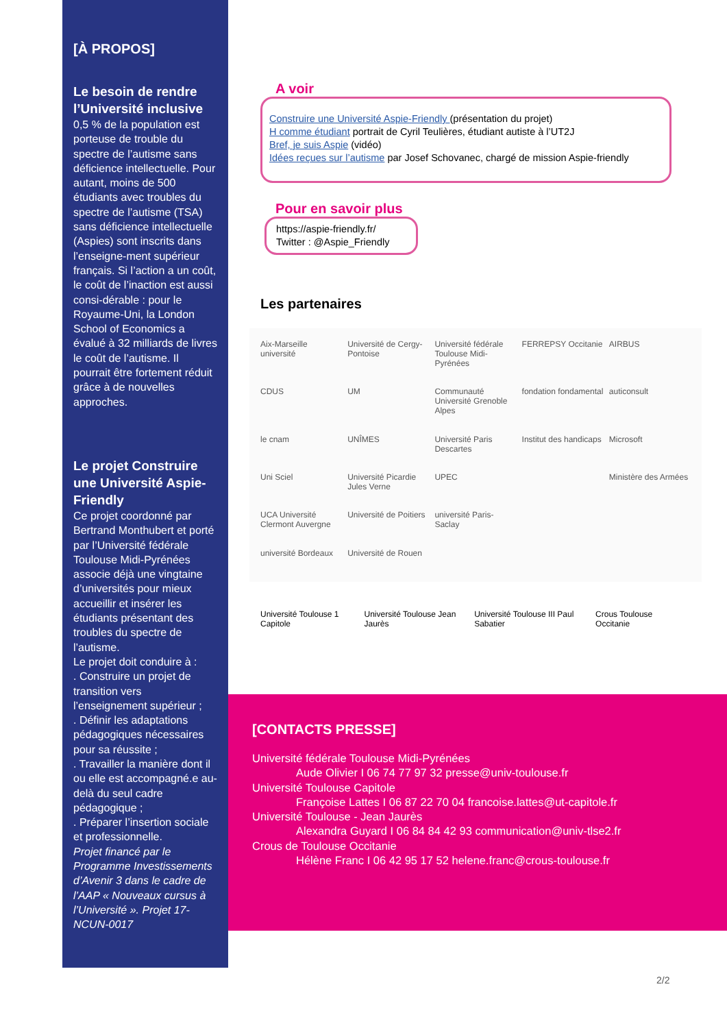[À PROPOS]
Le besoin de rendre l’Université inclusive
0,5 % de la population est porteuse de trouble du spectre de l’autisme sans déficience intellectuelle. Pour autant, moins de 500 étudiants avec troubles du spectre de l’autisme (TSA) sans déficience intellectuelle (Aspies) sont inscrits dans l’enseigne-ment supérieur français. Si l’action a un coût, le coût de l’inaction est aussi consi-dérable : pour le Royaume-Uni, la London School of Economics a évalué à 32 milliards de livres le coût de l’autisme. Il pourrait être fortement réduit grâce à de nouvelles approches.
Le projet Construire une Université Aspie-Friendly
Ce projet coordonné par Bertrand Monthubert et porté par l’Université fédérale Toulouse Midi-Pyrénées associe déjà une vingtaine d’universités pour mieux accueillir et insérer les étudiants présentant des troubles du spectre de l’autisme.
Le projet doit conduire à :
. Construire un projet de transition vers l’enseignement supérieur ;
. Définir les adaptations pédagogiques nécessaires pour sa réussite ;
. Travailler la manière dont il ou elle est accompagné.e au-delà du seul cadre pédagogique ;
. Préparer l’insertion sociale et professionnelle.
Projet financé par le Programme Investissements d’Avenir 3 dans le cadre de l’AAP « Nouveaux cursus à l’Université ». Projet 17-NCUN-0017
A voir
Construire une Université Aspie-Friendly (présentation du projet)
H comme étudiant portrait de Cyril Teulières, étudiant autiste à l’UT2J
Bref, je suis Aspie (vidéo)
Idées reçues sur l’autisme par Josef Schovanec, chargé de mission Aspie-friendly
Pour en savoir plus
https://aspie-friendly.fr/
Twitter : @Aspie_Friendly
Les partenaires
Aix-Marseille université Université de Cergy-Pontoise Université fédérale Toulouse Midi-Pyrénées FERREPSY Occitanie AIRBUS CDUS UM Communauté Université Grenoble Alpes fondation fondamental auticonsult le cnam UNÎMES Université Paris Descartes Institut des handicaps Microsoft Uni Sciel Université Picardie Jules Verne UPEC Ministère des Armées UCA Université Clermont Auvergne Université de Poitiers université Paris-Saclay université Bordeaux Université de Rouen
Université Toulouse 1 Capitole Université Toulouse Jean Jaurès Université Toulouse III Paul Sabatier Crous Toulouse Occitanie
[CONTACTS PRESSE]
Université fédérale Toulouse Midi-Pyrénées
Aude Olivier I 06 74 77 97 32 presse@univ-toulouse.fr
Université Toulouse Capitole
Françoise Lattes I 06 87 22 70 04 francoise.lattes@ut-capitole.fr
Université Toulouse - Jean Jaurès
Alexandra Guyard I 06 84 84 42 93 communication@univ-tlse2.fr
Crous de Toulouse Occitanie
Hélène Franc I 06 42 95 17 52 helene.franc@crous-toulouse.fr
2/2